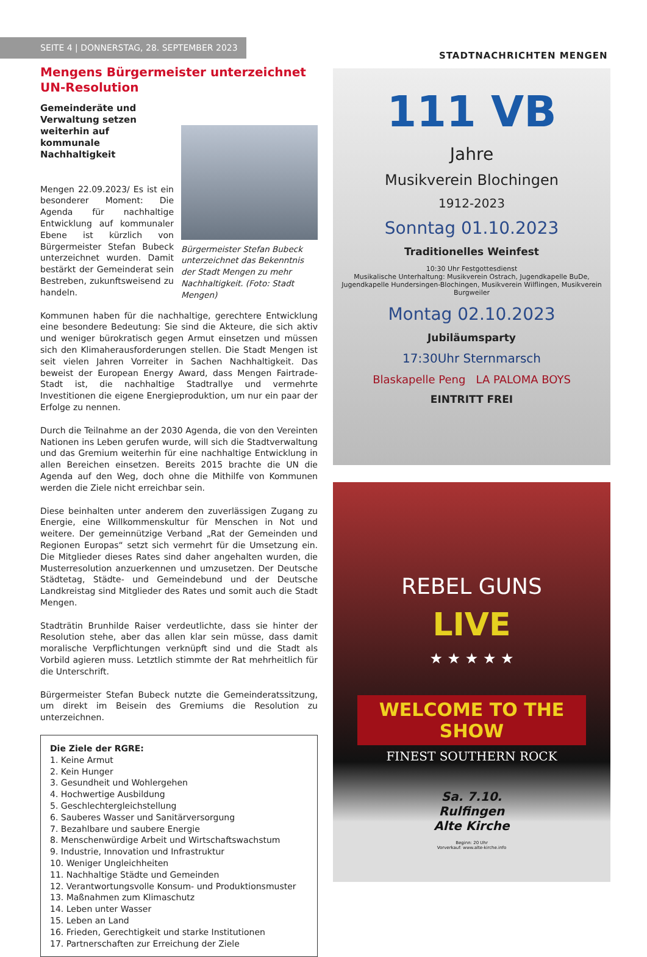SEITE 4 | DONNERSTAG, 28. SEPTEMBER 2023
STADTNACHRICHTEN MENGEN
Mengens Bürgermeister unterzeichnet UN-Resolution
Gemeinderäte und Verwaltung setzen weiterhin auf kommunale Nachhaltigkeit
Bürgermeister Stefan Bubeck unterzeichnet das Bekenntnis der Stadt Mengen zu mehr Nachhaltigkeit. (Foto: Stadt Mengen)
Mengen 22.09.2023/ Es ist ein besonderer Moment: Die Agenda für nachhaltige Entwicklung auf kommunaler Ebene ist kürzlich von Bürgermeister Stefan Bubeck unterzeichnet wurden. Damit bestärkt der Gemeinderat sein Bestreben, zukunftsweisend zu handeln.
Kommunen haben für die nachhaltige, gerechtere Entwicklung eine besondere Bedeutung: Sie sind die Akteure, die sich aktiv und weniger bürokratisch gegen Armut einsetzen und müssen sich den Klimaherausforderungen stellen. Die Stadt Mengen ist seit vielen Jahren Vorreiter in Sachen Nachhaltigkeit. Das beweist der European Energy Award, dass Mengen Fairtrade-Stadt ist, die nachhaltige Stadtrallye und vermehrte Investitionen die eigene Energieproduktion, um nur ein paar der Erfolge zu nennen.
Durch die Teilnahme an der 2030 Agenda, die von den Vereinten Nationen ins Leben gerufen wurde, will sich die Stadtverwaltung und das Gremium weiterhin für eine nachhaltige Entwicklung in allen Bereichen einsetzen. Bereits 2015 brachte die UN die Agenda auf den Weg, doch ohne die Mithilfe von Kommunen werden die Ziele nicht erreichbar sein.
Diese beinhalten unter anderem den zuverlässigen Zugang zu Energie, eine Willkommenskultur für Menschen in Not und weitere. Der gemeinnützige Verband „Rat der Gemeinden und Regionen Europas“ setzt sich vermehrt für die Umsetzung ein. Die Mitglieder dieses Rates sind daher angehalten wurden, die Musterresolution anzuerkennen und umzusetzen. Der Deutsche Städtetag, Städte- und Gemeindebund und der Deutsche Landkreistag sind Mitglieder des Rates und somit auch die Stadt Mengen.
Stadträtin Brunhilde Raiser verdeutlichte, dass sie hinter der Resolution stehe, aber das allen klar sein müsse, dass damit moralische Verpflichtungen verknüpft sind und die Stadt als Vorbild agieren muss. Letztlich stimmte der Rat mehrheitlich für die Unterschrift.
Bürgermeister Stefan Bubeck nutzte die Gemeinderatssitzung, um direkt im Beisein des Gremiums die Resolution zu unterzeichnen.
Die Ziele der RGRE:
1. Keine Armut
2. Kein Hunger
3. Gesundheit und Wohlergehen
4. Hochwertige Ausbildung
5. Geschlechtergleichstellung
6. Sauberes Wasser und Sanitärversorgung
7. Bezahlbare und saubere Energie
8. Menschenwürdige Arbeit und Wirtschaftswachstum
9. Industrie, Innovation und Infrastruktur
10. Weniger Ungleichheiten
11. Nachhaltige Städte und Gemeinden
12. Verantwortungsvolle Konsum- und Produktionsmuster
13. Maßnahmen zum Klimaschutz
14. Leben unter Wasser
15. Leben an Land
16. Frieden, Gerechtigkeit und starke Institutionen
17. Partnerschaften zur Erreichung der Ziele
111 VB
Jahre
Musikverein Blochingen
1912-2023
Sonntag 01.10.2023
Traditionelles Weinfest
10:30 Uhr Festgottesdienst
Musikalische Unterhaltung: Musikverein Ostrach, Jugendkapelle BuDe, Jugendkapelle Hundersingen-Blochingen, Musikverein Wilflingen, Musikverein Burgweiler
Montag 02.10.2023
Jubiläumsparty
17:30Uhr Sternmarsch
Blaskapelle Peng LA PALOMA BOYS
EINTRITT FREI
REBEL GUNS
LIVE
★ ★ ★ ★ ★
WELCOME TO THE SHOW
FINEST SOUTHERN ROCK
Sa. 7.10.
Rulfingen
Alte Kirche
Beginn: 20 Uhr
Vorverkauf: www.alte-kirche.info